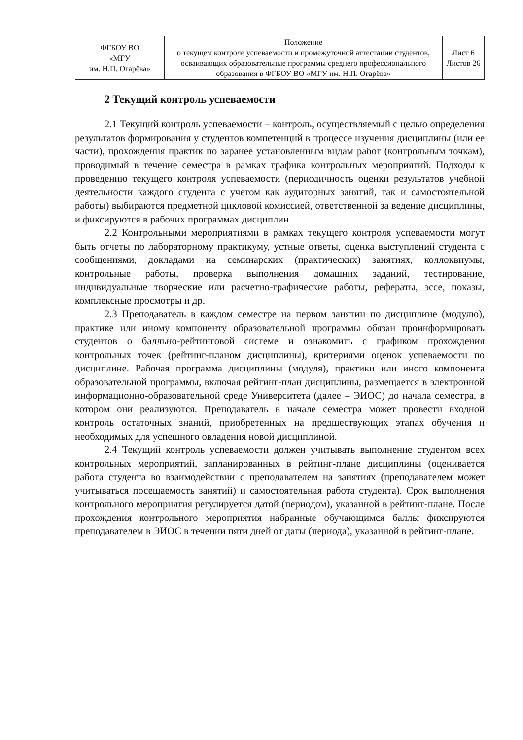| ФГБОУ ВО «МГУ им. Н.П. Огарёва» | Положение о текущем контроле успеваемости и промежуточной аттестации студентов, осваивающих образовательные программы среднего профессионального образования в ФГБОУ ВО «МГУ им. Н.П. Огарёва» | Лист 6 Листов 26 |
2 Текущий контроль успеваемости
2.1 Текущий контроль успеваемости – контроль, осуществляемый с целью определения результатов формирования у студентов компетенций в процессе изучения дисциплины (или ее части), прохождения практик по заранее установленным видам работ (контрольным точкам), проводимый в течение семестра в рамках графика контрольных мероприятий. Подходы к проведению текущего контроля успеваемости (периодичность оценки результатов учебной деятельности каждого студента с учетом как аудиторных занятий, так и самостоятельной работы) выбираются предметной цикловой комиссией, ответственной за ведение дисциплины, и фиксируются в рабочих программах дисциплин.
2.2 Контрольными мероприятиями в рамках текущего контроля успеваемости могут быть отчеты по лабораторному практикуму, устные ответы, оценка выступлений студента с сообщениями, докладами на семинарских (практических) занятиях, коллоквиумы, контрольные работы, проверка выполнения домашних заданий, тестирование, индивидуальные творческие или расчетно-графические работы, рефераты, эссе, показы, комплексные просмотры и др.
2.3 Преподаватель в каждом семестре на первом занятии по дисциплине (модулю), практике или иному компоненту образовательной программы обязан проинформировать студентов о балльно-рейтинговой системе и ознакомить с графиком прохождения контрольных точек (рейтинг-планом дисциплины), критериями оценок успеваемости по дисциплине. Рабочая программа дисциплины (модуля), практики или иного компонента образовательной программы, включая рейтинг-план дисциплины, размещается в электронной информационно-образовательной среде Университета (далее – ЭИОС) до начала семестра, в котором они реализуются. Преподаватель в начале семестра может провести входной контроль остаточных знаний, приобретенных на предшествующих этапах обучения и необходимых для успешного овладения новой дисциплиной.
2.4 Текущий контроль успеваемости должен учитывать выполнение студентом всех контрольных мероприятий, запланированных в рейтинг-плане дисциплины (оценивается работа студента во взаимодействии с преподавателем на занятиях (преподавателем может учитываться посещаемость занятий) и самостоятельная работа студента). Срок выполнения контрольного мероприятия регулируется датой (периодом), указанной в рейтинг-плане. После прохождения контрольного мероприятия набранные обучающимся баллы фиксируются преподавателем в ЭИОС в течении пяти дней от даты (периода), указанной в рейтинг-плане.